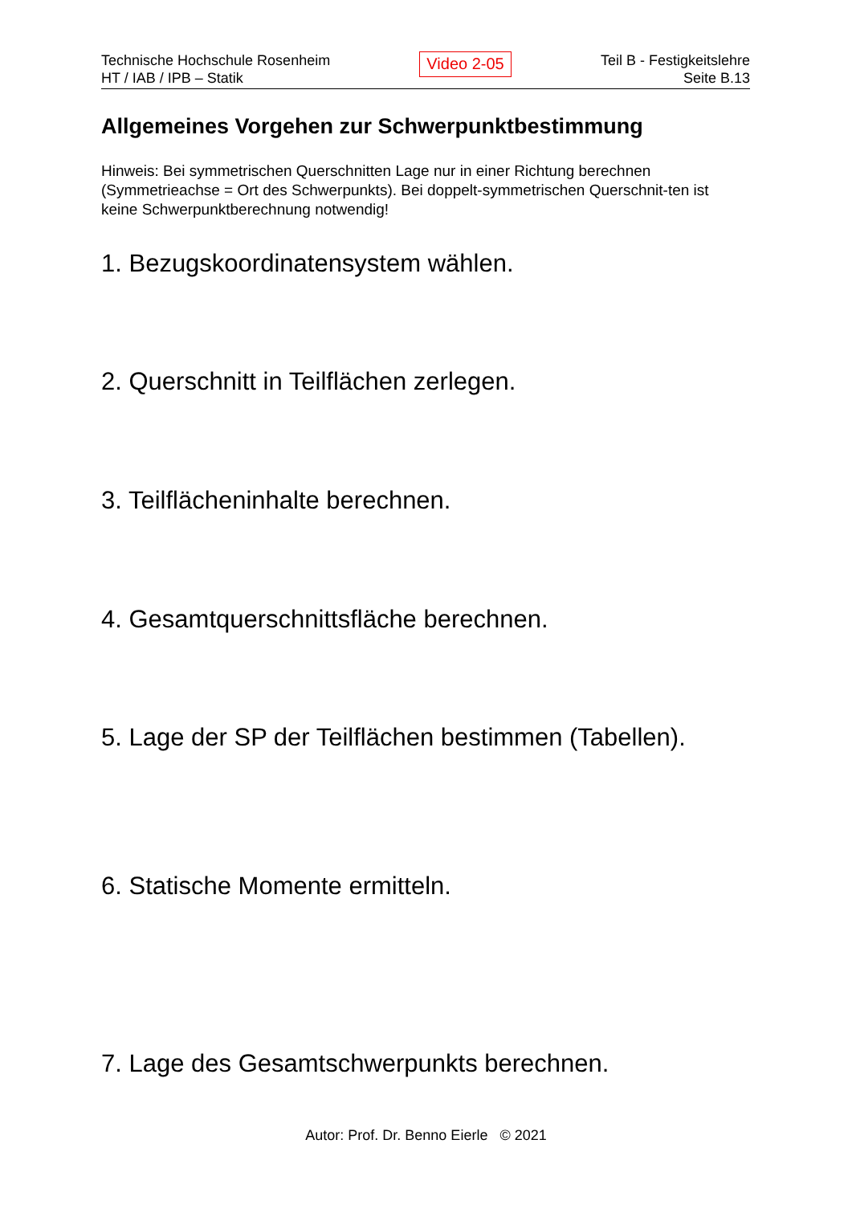Technische Hochschule Rosenheim
HT / IAB / IPB – Statik
Video 2-05
Teil B - Festigkeitslehre
Seite B.13
Allgemeines Vorgehen zur Schwerpunktbestimmung
Hinweis: Bei symmetrischen Querschnitten Lage nur in einer Richtung berechnen (Symmetrieachse = Ort des Schwerpunkts). Bei doppelt-symmetrischen Querschnit-ten ist keine Schwerpunktberechnung notwendig!
1. Bezugskoordinatensystem wählen.
2. Querschnitt in Teilflächen zerlegen.
3. Teilflächeninhalte berechnen.
4. Gesamtquerschnittsfläche berechnen.
5. Lage der SP der Teilflächen bestimmen (Tabellen).
6. Statische Momente ermitteln.
7. Lage des Gesamtschwerpunkts berechnen.
Autor: Prof. Dr. Benno Eierle © 2021